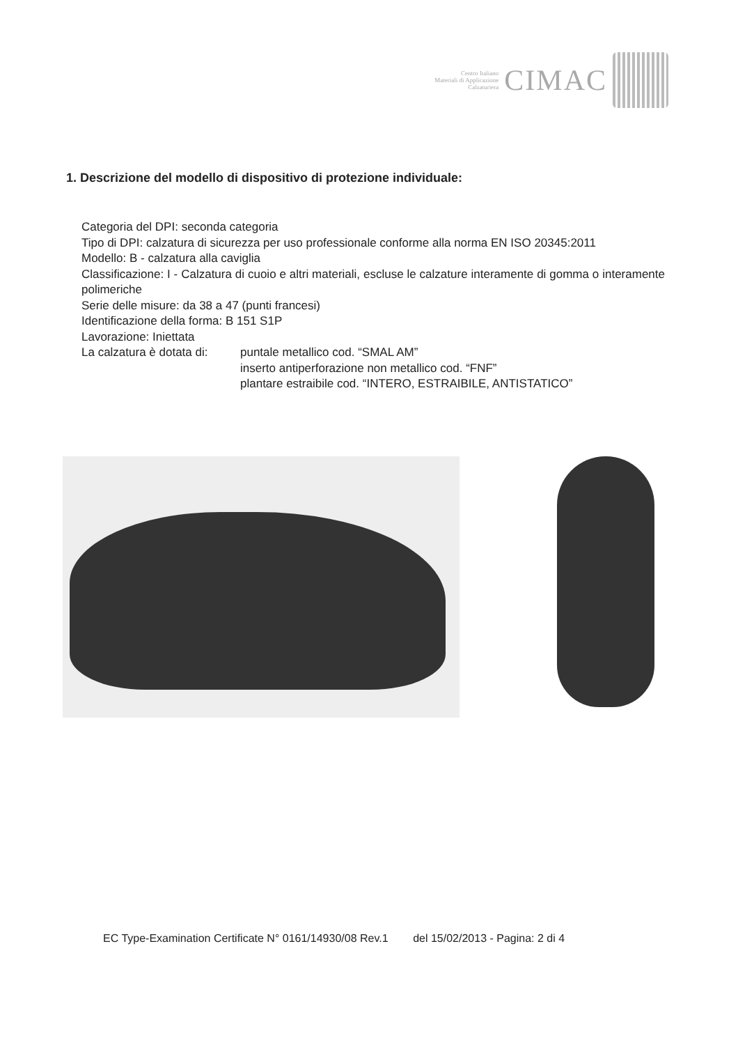Centro Italiano
Materiali di Applicazione
Calzaturiera
CIMAC
1. Descrizione del modello di dispositivo di protezione individuale:
Categoria del DPI: seconda categoria
Tipo di DPI: calzatura di sicurezza per uso professionale conforme alla norma EN ISO 20345:2011
Modello: B - calzatura alla caviglia
Classificazione: I - Calzatura di cuoio e altri materiali, escluse le calzature interamente di gomma o interamente polimeriche
Serie delle misure: da 38 a 47 (punti francesi)
Identificazione della forma: B 151 S1P
Lavorazione: Iniettata
La calzatura è dotata di: puntale metallico cod. “SMAL AM”
inserto antiperforazione non metallico cod. “FNF”
plantare estraibile cod. “INTERO, ESTRAIBILE, ANTISTATICO”
EC Type-Examination Certificate N° 0161/14930/08 Rev.1 del 15/02/2013 - Pagina: 2 di 4